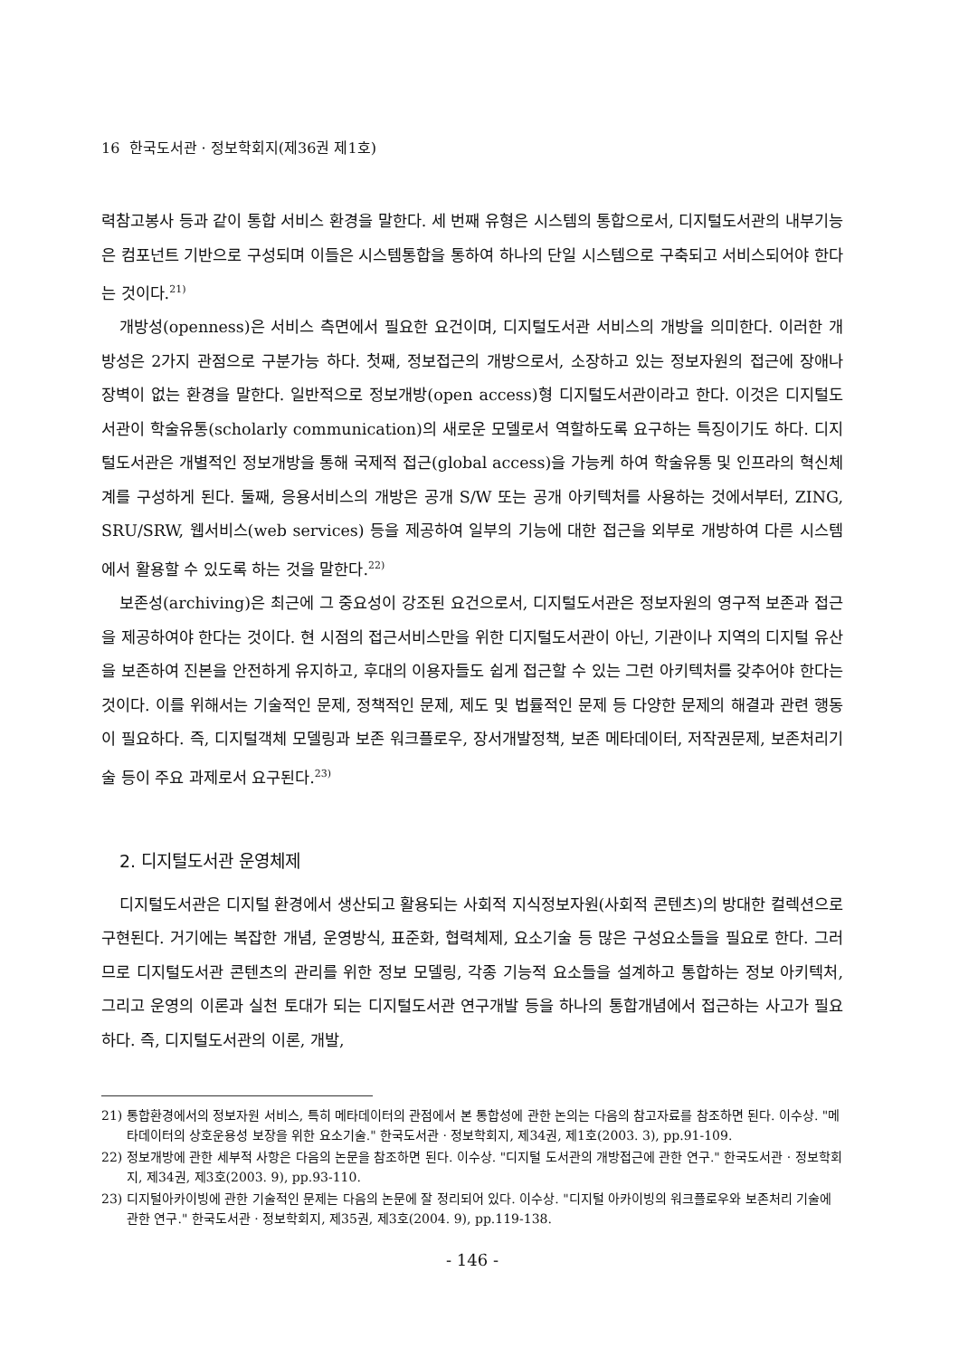16 한국도서관 · 정보학회지(제36권 제1호)
력참고봉사 등과 같이 통합 서비스 환경을 말한다. 세 번째 유형은 시스템의 통합으로서, 디지털도서관의 내부기능은 컴포넌트 기반으로 구성되며 이들은 시스템통합을 통하여 하나의 단일 시스템으로 구축되고 서비스되어야 한다는 것이다.<sup>21)</sup>
개방성(openness)은 서비스 측면에서 필요한 요건이며, 디지털도서관 서비스의 개방을 의미한다. 이러한 개방성은 2가지 관점으로 구분가능 하다. 첫째, 정보접근의 개방으로서, 소장하고 있는 정보자원의 접근에 장애나 장벽이 없는 환경을 말한다. 일반적으로 정보개방(open access)형 디지털도서관이라고 한다. 이것은 디지털도서관이 학술유통(scholarly communication)의 새로운 모델로서 역할하도록 요구하는 특징이기도 하다. 디지털도서관은 개별적인 정보개방을 통해 국제적 접근(global access)을 가능케 하여 학술유통 및 인프라의 혁신체계를 구성하게 된다. 둘째, 응용서비스의 개방은 공개 S/W 또는 공개 아키텍처를 사용하는 것에서부터, ZING, SRU/SRW, 웹서비스(web services) 등을 제공하여 일부의 기능에 대한 접근을 외부로 개방하여 다른 시스템에서 활용할 수 있도록 하는 것을 말한다.<sup>22)</sup>
보존성(archiving)은 최근에 그 중요성이 강조된 요건으로서, 디지털도서관은 정보자원의 영구적 보존과 접근을 제공하여야 한다는 것이다. 현 시점의 접근서비스만을 위한 디지털도서관이 아닌, 기관이나 지역의 디지털 유산을 보존하여 진본을 안전하게 유지하고, 후대의 이용자들도 쉽게 접근할 수 있는 그런 아키텍처를 갖추어야 한다는 것이다. 이를 위해서는 기술적인 문제, 정책적인 문제, 제도 및 법률적인 문제 등 다양한 문제의 해결과 관련 행동이 필요하다. 즉, 디지털객체 모델링과 보존 워크플로우, 장서개발정책, 보존 메타데이터, 저작권문제, 보존처리기술 등이 주요 과제로서 요구된다.<sup>23)</sup>
2. 디지털도서관 운영체제
디지털도서관은 디지털 환경에서 생산되고 활용되는 사회적 지식정보자원(사회적 콘텐츠)의 방대한 컬렉션으로 구현된다. 거기에는 복잡한 개념, 운영방식, 표준화, 협력체제, 요소기술 등 많은 구성요소들을 필요로 한다. 그러므로 디지털도서관 콘텐츠의 관리를 위한 정보 모델링, 각종 기능적 요소들을 설계하고 통합하는 정보 아키텍처, 그리고 운영의 이론과 실천 토대가 되는 디지털도서관 연구개발 등을 하나의 통합개념에서 접근하는 사고가 필요하다. 즉, 디지털도서관의 이론, 개발,
21) 통합환경에서의 정보자원 서비스, 특히 메타데이터의 관점에서 본 통합성에 관한 논의는 다음의 참고자료를 참조하면 된다. 이수상. "메타데이터의 상호운용성 보장을 위한 요소기술." 한국도서관 · 정보학회지, 제34권, 제1호(2003. 3), pp.91-109.
22) 정보개방에 관한 세부적 사항은 다음의 논문을 참조하면 된다. 이수상. "디지털 도서관의 개방접근에 관한 연구." 한국도서관 · 정보학회지, 제34권, 제3호(2003. 9), pp.93-110.
23) 디지털아카이빙에 관한 기술적인 문제는 다음의 논문에 잘 정리되어 있다. 이수상. "디지털 아카이빙의 워크플로우와 보존처리 기술에 관한 연구." 한국도서관 · 정보학회지, 제35권, 제3호(2004. 9), pp.119-138.
- 146 -